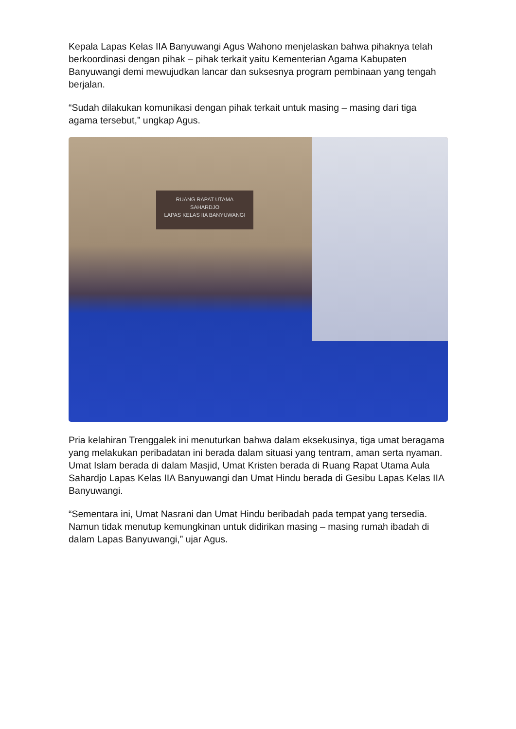Kepala Lapas Kelas IIA Banyuwangi Agus Wahono menjelaskan bahwa pihaknya telah berkoordinasi dengan pihak – pihak terkait yaitu Kementerian Agama Kabupaten Banyuwangi demi mewujudkan lancar dan suksesnya program pembinaan yang tengah berjalan.
“Sudah dilakukan komunikasi dengan pihak terkait untuk masing – masing dari tiga agama tersebut,” ungkap Agus.
RUANG RAPAT UTAMA
SAHARDJO
LAPAS KELAS IIA BANYUWANGI
Pria kelahiran Trenggalek ini menuturkan bahwa dalam eksekusinya, tiga umat beragama yang melakukan peribadatan ini berada dalam situasi yang tentram, aman serta nyaman. Umat Islam berada di dalam Masjid, Umat Kristen berada di Ruang Rapat Utama Aula Sahardjo Lapas Kelas IIA Banyuwangi dan Umat Hindu berada di Gesibu Lapas Kelas IIA Banyuwangi.
“Sementara ini, Umat Nasrani dan Umat Hindu beribadah pada tempat yang tersedia. Namun tidak menutup kemungkinan untuk didirikan masing – masing rumah ibadah di dalam Lapas Banyuwangi,” ujar Agus.